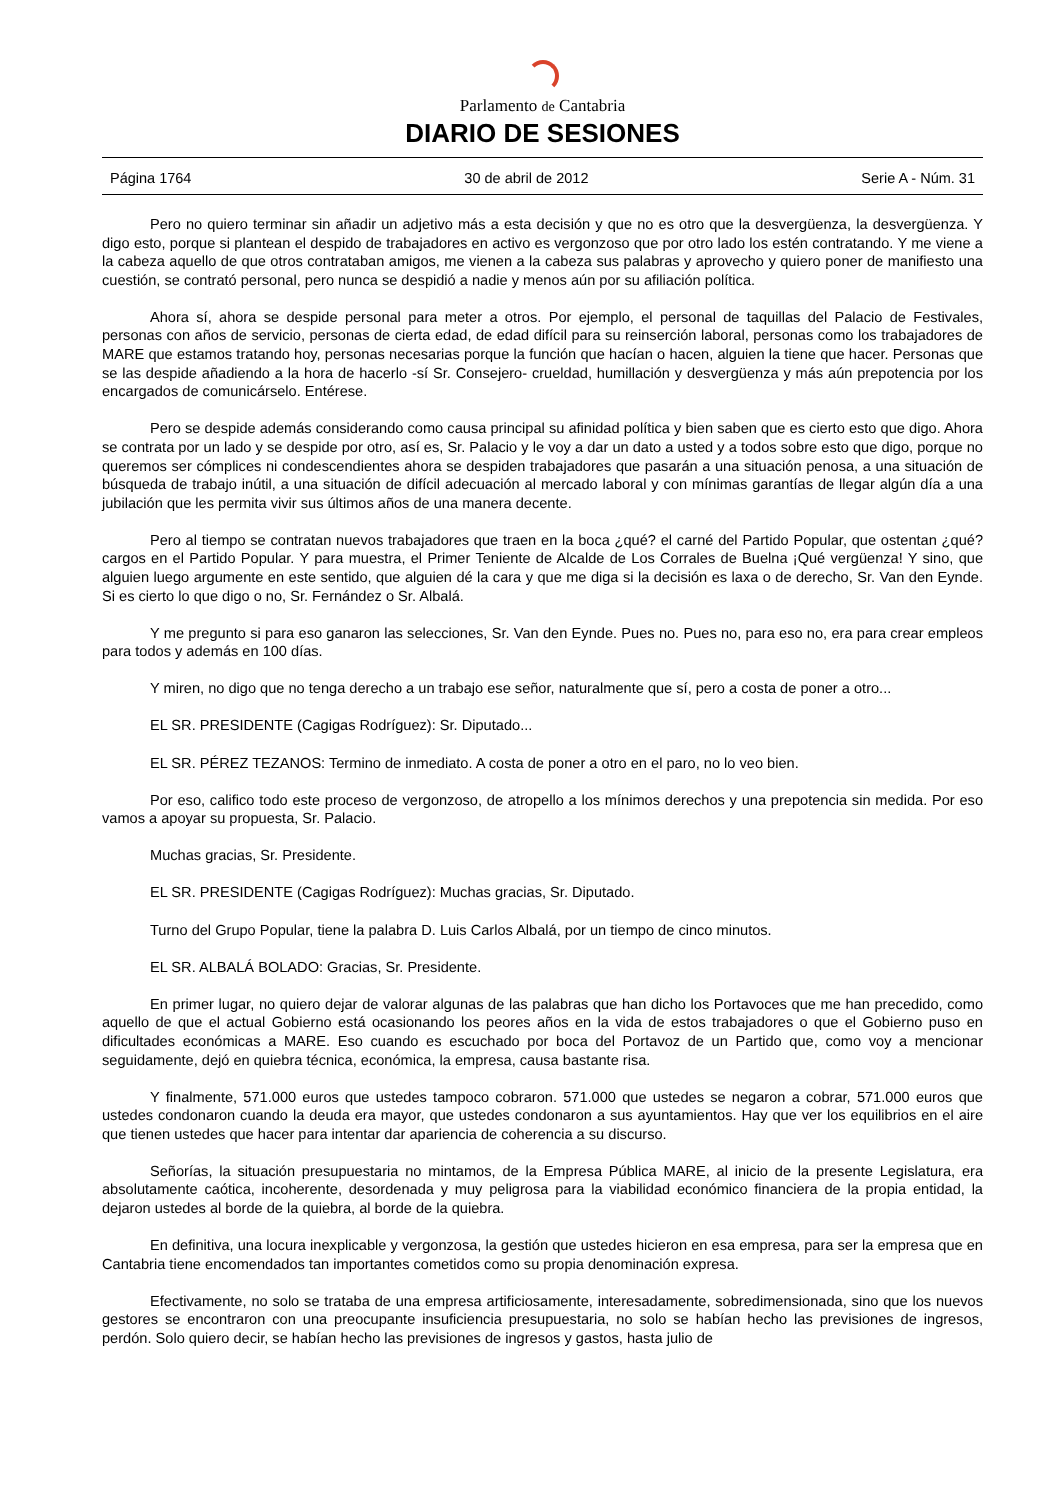Parlamento de Cantabria
DIARIO DE SESIONES
Página 1764 30 de abril de 2012 Serie A - Núm. 31
Pero no quiero terminar sin añadir un adjetivo más a esta decisión y que no es otro que la desvergüenza, la desvergüenza. Y digo esto, porque si plantean el despido de trabajadores en activo es vergonzoso que por otro lado los estén contratando. Y me viene a la cabeza aquello de que otros contrataban amigos, me vienen a la cabeza sus palabras y aprovecho y quiero poner de manifiesto una cuestión, se contrató personal, pero nunca se despidió a nadie y menos aún por su afiliación política.
Ahora sí, ahora se despide personal para meter a otros. Por ejemplo, el personal de taquillas del Palacio de Festivales, personas con años de servicio, personas de cierta edad, de edad difícil para su reinserción laboral, personas como los trabajadores de MARE que estamos tratando hoy, personas necesarias porque la función que hacían o hacen, alguien la tiene que hacer. Personas que se las despide añadiendo a la hora de hacerlo -sí Sr. Consejero- crueldad, humillación y desvergüenza y más aún prepotencia por los encargados de comunicárselo. Entérese.
Pero se despide además considerando como causa principal su afinidad política y bien saben que es cierto esto que digo. Ahora se contrata por un lado y se despide por otro, así es, Sr. Palacio y le voy a dar un dato a usted y a todos sobre esto que digo, porque no queremos ser cómplices ni condescendientes ahora se despiden trabajadores que pasarán a una situación penosa, a una situación de búsqueda de trabajo inútil, a una situación de difícil adecuación al mercado laboral y con mínimas garantías de llegar algún día a una jubilación que les permita vivir sus últimos años de una manera decente.
Pero al tiempo se contratan nuevos trabajadores que traen en la boca ¿qué? el carné del Partido Popular, que ostentan ¿qué? cargos en el Partido Popular. Y para muestra, el Primer Teniente de Alcalde de Los Corrales de Buelna ¡Qué vergüenza! Y sino, que alguien luego argumente en este sentido, que alguien dé la cara y que me diga si la decisión es laxa o de derecho, Sr. Van den Eynde. Si es cierto lo que digo o no, Sr. Fernández o Sr. Albalá.
Y me pregunto si para eso ganaron las selecciones, Sr. Van den Eynde. Pues no. Pues no, para eso no, era para crear empleos para todos y además en 100 días.
Y miren, no digo que no tenga derecho a un trabajo ese señor, naturalmente que sí, pero a costa de poner a otro...
EL SR. PRESIDENTE (Cagigas Rodríguez): Sr. Diputado...
EL SR. PÉREZ TEZANOS: Termino de inmediato. A costa de poner a otro en el paro, no lo veo bien.
Por eso, califico todo este proceso de vergonzoso, de atropello a los mínimos derechos y una prepotencia sin medida. Por eso vamos a apoyar su propuesta, Sr. Palacio.
Muchas gracias, Sr. Presidente.
EL SR. PRESIDENTE (Cagigas Rodríguez): Muchas gracias, Sr. Diputado.
Turno del Grupo Popular, tiene la palabra D. Luis Carlos Albalá, por un tiempo de cinco minutos.
EL SR. ALBALÁ BOLADO: Gracias, Sr. Presidente.
En primer lugar, no quiero dejar de valorar algunas de las palabras que han dicho los Portavoces que me han precedido, como aquello de que el actual Gobierno está ocasionando los peores años en la vida de estos trabajadores o que el Gobierno puso en dificultades económicas a MARE. Eso cuando es escuchado por boca del Portavoz de un Partido que, como voy a mencionar seguidamente, dejó en quiebra técnica, económica, la empresa, causa bastante risa.
Y finalmente, 571.000 euros que ustedes tampoco cobraron. 571.000 que ustedes se negaron a cobrar, 571.000 euros que ustedes condonaron cuando la deuda era mayor, que ustedes condonaron a sus ayuntamientos. Hay que ver los equilibrios en el aire que tienen ustedes que hacer para intentar dar apariencia de coherencia a su discurso.
Señorías, la situación presupuestaria no mintamos, de la Empresa Pública MARE, al inicio de la presente Legislatura, era absolutamente caótica, incoherente, desordenada y muy peligrosa para la viabilidad económico financiera de la propia entidad, la dejaron ustedes al borde de la quiebra, al borde de la quiebra.
En definitiva, una locura inexplicable y vergonzosa, la gestión que ustedes hicieron en esa empresa, para ser la empresa que en Cantabria tiene encomendados tan importantes cometidos como su propia denominación expresa.
Efectivamente, no solo se trataba de una empresa artificiosamente, interesadamente, sobredimensionada, sino que los nuevos gestores se encontraron con una preocupante insuficiencia presupuestaria, no solo se habían hecho las previsiones de ingresos, perdón. Solo quiero decir, se habían hecho las previsiones de ingresos y gastos, hasta julio de